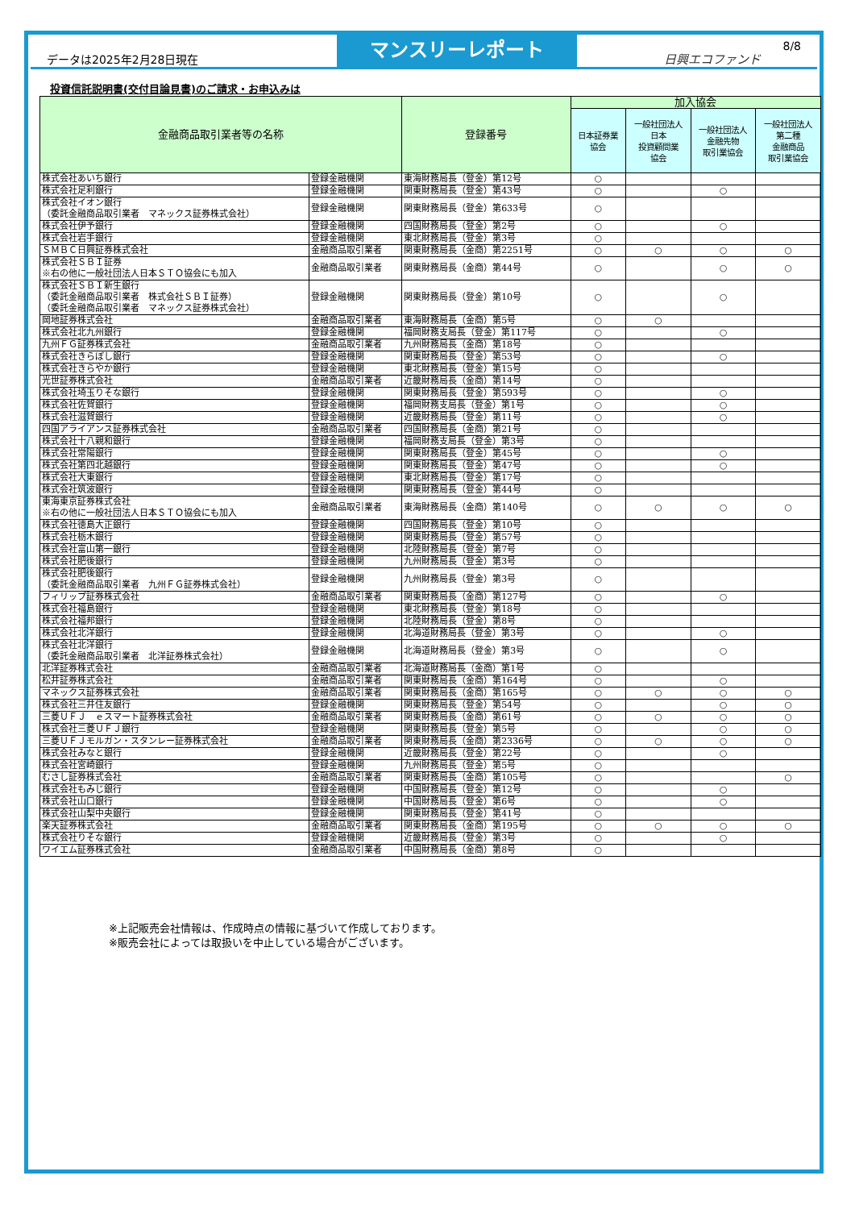データは2025年2月28日現在
マンスリーレポート
日興エコファンド
8/8
投資信託説明書(交付目論見書)のご請求・お申込みは
| 金融商品取引業者等の名称 | | 登録番号 | 加入協会 | | | |
| --- | --- | --- | --- | --- | --- | --- |
| | | | 日本証券業 協会 | 一般社団法人 日本 投資顧問業 協会 | 一般社団法人 金融先物 取引業協会 | 一般社団法人 第二種 金融商品 取引業協会 |
| 株式会社あいち銀行 | 登録金融機関 | 東海財務局長（登金）第12号 | ○ | | | |
| 株式会社足利銀行 | 登録金融機関 | 関東財務局長（登金）第43号 | ○ | | ○ | |
| 株式会社イオン銀行 （委託金融商品取引業者 マネックス証券株式会社） | 登録金融機関 | 関東財務局長（登金）第633号 | ○ | | | |
| 株式会社伊予銀行 | 登録金融機関 | 四国財務局長（登金）第2号 | ○ | | ○ | |
| 株式会社岩手銀行 | 登録金融機関 | 東北財務局長（登金）第3号 | ○ | | | |
| ＳＭＢＣ日興証券株式会社 | 金融商品取引業者 | 関東財務局長（金商）第2251号 | ○ | ○ | ○ | ○ |
| 株式会社ＳＢＩ証券 ※右の他に一般社団法人日本ＳＴＯ協会にも加入 | 金融商品取引業者 | 関東財務局長（金商）第44号 | ○ | | ○ | ○ |
| 株式会社ＳＢＩ新生銀行 （委託金融商品取引業者 株式会社ＳＢＩ証券） （委託金融商品取引業者 マネックス証券株式会社） | 登録金融機関 | 関東財務局長（登金）第10号 | ○ | | ○ | |
| 岡地証券株式会社 | 金融商品取引業者 | 東海財務局長（金商）第5号 | ○ | ○ | | |
| 株式会社北九州銀行 | 登録金融機関 | 福岡財務支局長（登金）第117号 | ○ | | ○ | |
| 九州ＦＧ証券株式会社 | 金融商品取引業者 | 九州財務局長（金商）第18号 | ○ | | | |
| 株式会社きらぼし銀行 | 登録金融機関 | 関東財務局長（登金）第53号 | ○ | | ○ | |
| 株式会社きらやか銀行 | 登録金融機関 | 東北財務局長（登金）第15号 | ○ | | | |
| 光世証券株式会社 | 金融商品取引業者 | 近畿財務局長（金商）第14号 | ○ | | | |
| 株式会社埼玉りそな銀行 | 登録金融機関 | 関東財務局長（登金）第593号 | ○ | | ○ | |
| 株式会社佐賀銀行 | 登録金融機関 | 福岡財務支局長（登金）第1号 | ○ | | ○ | |
| 株式会社滋賀銀行 | 登録金融機関 | 近畿財務局長（登金）第11号 | ○ | | ○ | |
| 四国アライアンス証券株式会社 | 金融商品取引業者 | 四国財務局長（金商）第21号 | ○ | | | |
| 株式会社十八親和銀行 | 登録金融機関 | 福岡財務支局長（登金）第3号 | ○ | | | |
| 株式会社常陽銀行 | 登録金融機関 | 関東財務局長（登金）第45号 | ○ | | ○ | |
| 株式会社第四北越銀行 | 登録金融機関 | 関東財務局長（登金）第47号 | ○ | | ○ | |
| 株式会社大東銀行 | 登録金融機関 | 東北財務局長（登金）第17号 | ○ | | | |
| 株式会社筑波銀行 | 登録金融機関 | 関東財務局長（登金）第44号 | ○ | | | |
| 東海東京証券株式会社 ※右の他に一般社団法人日本ＳＴＯ協会にも加入 | 金融商品取引業者 | 東海財務局長（金商）第140号 | ○ | ○ | ○ | ○ |
| 株式会社徳島大正銀行 | 登録金融機関 | 四国財務局長（登金）第10号 | ○ | | | |
| 株式会社栃木銀行 | 登録金融機関 | 関東財務局長（登金）第57号 | ○ | | | |
| 株式会社富山第一銀行 | 登録金融機関 | 北陸財務局長（登金）第7号 | ○ | | | |
| 株式会社肥後銀行 | 登録金融機関 | 九州財務局長（登金）第3号 | ○ | | | |
| 株式会社肥後銀行 （委託金融商品取引業者 九州ＦＧ証券株式会社） | 登録金融機関 | 九州財務局長（登金）第3号 | ○ | | | |
| フィリップ証券株式会社 | 金融商品取引業者 | 関東財務局長（金商）第127号 | ○ | | ○ | |
| 株式会社福島銀行 | 登録金融機関 | 東北財務局長（登金）第18号 | ○ | | | |
| 株式会社福邦銀行 | 登録金融機関 | 北陸財務局長（登金）第8号 | ○ | | | |
| 株式会社北洋銀行 | 登録金融機関 | 北海道財務局長（登金）第3号 | ○ | | ○ | |
| 株式会社北洋銀行 （委託金融商品取引業者 北洋証券株式会社） | 登録金融機関 | 北海道財務局長（登金）第3号 | ○ | | ○ | |
| 北洋証券株式会社 | 金融商品取引業者 | 北海道財務局長（金商）第1号 | ○ | | | |
| 松井証券株式会社 | 金融商品取引業者 | 関東財務局長（金商）第164号 | ○ | | ○ | |
| マネックス証券株式会社 | 金融商品取引業者 | 関東財務局長（金商）第165号 | ○ | ○ | ○ | ○ |
| 株式会社三井住友銀行 | 登録金融機関 | 関東財務局長（登金）第54号 | ○ | | ○ | ○ |
| 三菱ＵＦＪ ｅスマート証券株式会社 | 金融商品取引業者 | 関東財務局長（金商）第61号 | ○ | ○ | ○ | ○ |
| 株式会社三菱ＵＦＪ銀行 | 登録金融機関 | 関東財務局長（登金）第5号 | ○ | | ○ | ○ |
| 三菱ＵＦＪモルガン・スタンレー証券株式会社 | 金融商品取引業者 | 関東財務局長（金商）第2336号 | ○ | ○ | ○ | ○ |
| 株式会社みなと銀行 | 登録金融機関 | 近畿財務局長（登金）第22号 | ○ | | ○ | |
| 株式会社宮崎銀行 | 登録金融機関 | 九州財務局長（登金）第5号 | ○ | | | |
| むさし証券株式会社 | 金融商品取引業者 | 関東財務局長（金商）第105号 | ○ | | | ○ |
| 株式会社もみじ銀行 | 登録金融機関 | 中国財務局長（登金）第12号 | ○ | | ○ | |
| 株式会社山口銀行 | 登録金融機関 | 中国財務局長（登金）第6号 | ○ | | ○ | |
| 株式会社山梨中央銀行 | 登録金融機関 | 関東財務局長（登金）第41号 | ○ | | | |
| 楽天証券株式会社 | 金融商品取引業者 | 関東財務局長（金商）第195号 | ○ | ○ | ○ | ○ |
| 株式会社りそな銀行 | 登録金融機関 | 近畿財務局長（登金）第3号 | ○ | | ○ | |
| ワイエム証券株式会社 | 金融商品取引業者 | 中国財務局長（金商）第8号 | ○ | | | |
※上記販売会社情報は、作成時点の情報に基づいて作成しております。
※販売会社によっては取扱いを中止している場合がございます。